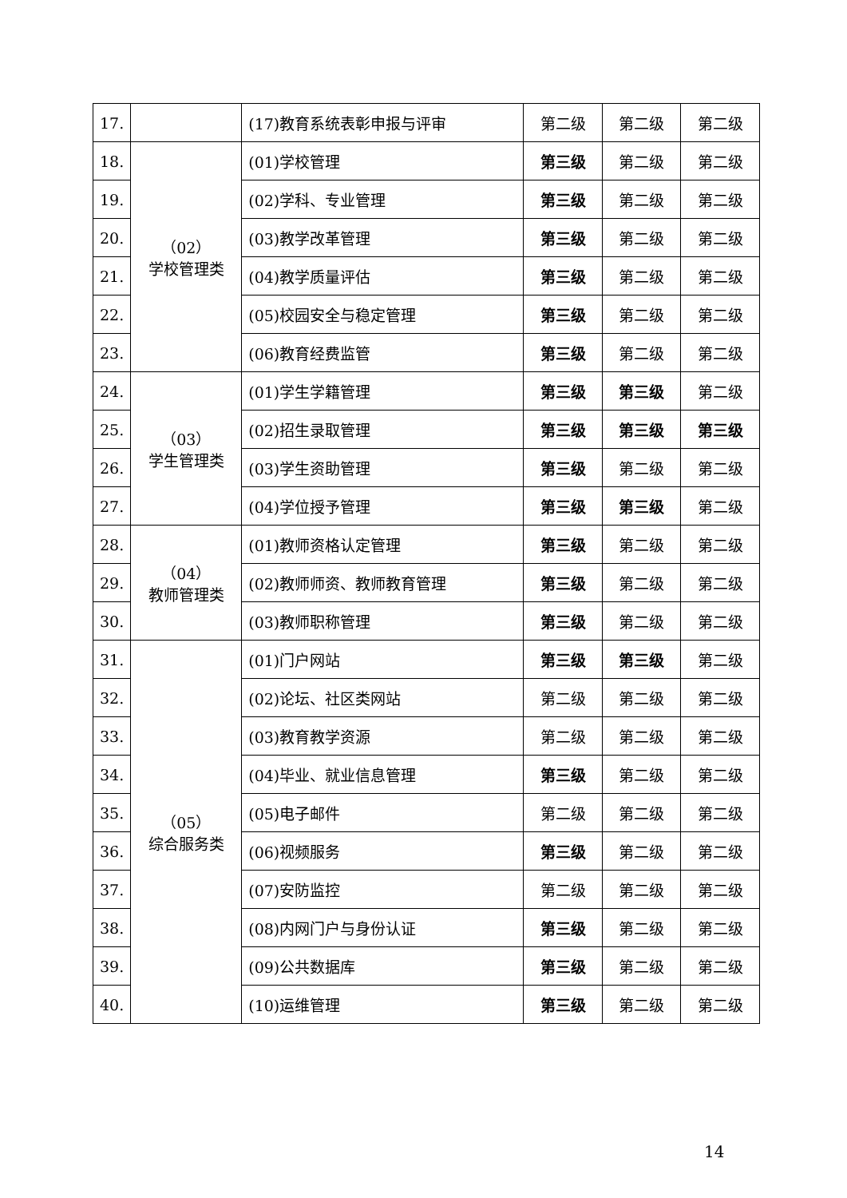| 17. | | (17)教育系统表彰申报与评审 | 第二级 | 第二级 | 第二级 |
| 18. | （02） 学校管理类 | (01)学校管理 | 第三级 | 第二级 | 第二级 |
| 19. | | (02)学科、专业管理 | 第三级 | 第二级 | 第二级 |
| 20. | | (03)教学改革管理 | 第三级 | 第二级 | 第二级 |
| 21. | | (04)教学质量评估 | 第三级 | 第二级 | 第二级 |
| 22. | | (05)校园安全与稳定管理 | 第三级 | 第二级 | 第二级 |
| 23. | | (06)教育经费监管 | 第三级 | 第二级 | 第二级 |
| 24. | （03） 学生管理类 | (01)学生学籍管理 | 第三级 | 第三级 | 第二级 |
| 25. | | (02)招生录取管理 | 第三级 | 第三级 | 第三级 |
| 26. | | (03)学生资助管理 | 第三级 | 第二级 | 第二级 |
| 27. | | (04)学位授予管理 | 第三级 | 第三级 | 第二级 |
| 28. | （04） 教师管理类 | (01)教师资格认定管理 | 第三级 | 第二级 | 第二级 |
| 29. | | (02)教师师资、教师教育管理 | 第三级 | 第二级 | 第二级 |
| 30. | | (03)教师职称管理 | 第三级 | 第二级 | 第二级 |
| 31. | （05） 综合服务类 | (01)门户网站 | 第三级 | 第三级 | 第二级 |
| 32. | | (02)论坛、社区类网站 | 第二级 | 第二级 | 第二级 |
| 33. | | (03)教育教学资源 | 第二级 | 第二级 | 第二级 |
| 34. | | (04)毕业、就业信息管理 | 第三级 | 第二级 | 第二级 |
| 35. | | (05)电子邮件 | 第二级 | 第二级 | 第二级 |
| 36. | | (06)视频服务 | 第三级 | 第二级 | 第二级 |
| 37. | | (07)安防监控 | 第二级 | 第二级 | 第二级 |
| 38. | | (08)内网门户与身份认证 | 第三级 | 第二级 | 第二级 |
| 39. | | (09)公共数据库 | 第三级 | 第二级 | 第二级 |
| 40. | | (10)运维管理 | 第三级 | 第二级 | 第二级 |
14